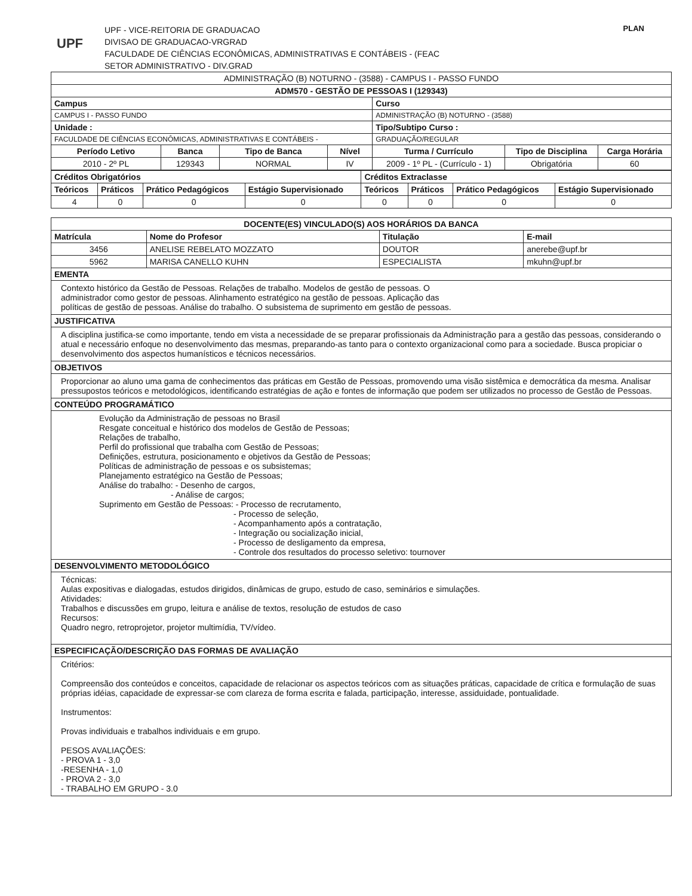UPF
UPF - VICE-REITORIA DE GRADUACAO
DIVISAO DE GRADUACAO-VRGRAD
FACULDADE DE CIÊNCIAS ECONÔMICAS, ADMINISTRATIVAS E CONTÁBEIS - (FEAC
SETOR ADMINISTRATIVO - DIV.GRAD
PLAN
| ADMINISTRAÇÃO (B) NOTURNO - (3588) - CAMPUS I - PASSO FUNDO | | | | | | |
| ADM570 - GESTÃO DE PESSOAS I (129343) | | | | | | |
| Campus | | | | Curso | | |
| CAMPUS I - PASSO FUNDO | | | | ADMINISTRAÇÃO (B) NOTURNO - (3588) | | |
| Unidade : | | | | Tipo/Subtipo Curso : | | |
| FACULDADE DE CIÊNCIAS ECONÔMICAS, ADMINISTRATIVAS E CONTÁBEIS - | | | | GRADUAÇÃO/REGULAR | | |
| Período Letivo | Banca | Tipo de Banca | Nível | Turma / Currículo | Tipo de Disciplina | Carga Horária |
| 2010 - 2º PL | 129343 | NORMAL | IV | 2009 - 1º PL - (Currículo - 1) | Obrigatória | 60 |
| Créditos Obrigatórios | | | | Créditos Extraclasse | | | |
| --- | --- | --- | --- | --- | --- | --- | --- |
| Teóricos | Práticos | Prático Pedagógicos | Estágio Supervisionado | Teóricos | Práticos | Prático Pedagógicos | Estágio Supervisionado |
| 4 | 0 | 0 | 0 | 0 | 0 | 0 | 0 |
| DOCENTE(ES) VINCULADO(S) AOS HORÁRIOS DA BANCA | | | |
| --- | --- | --- | --- |
| Matrícula | Nome do Profesor | Titulação | E-mail |
| 3456 | ANELISE REBELATO MOZZATO | DOUTOR | anerebe@upf.br |
| 5962 | MARISA CANELLO KUHN | ESPECIALISTA | mkuhn@upf.br |
| EMENTA | | | |
| Contexto histórico da Gestão de Pessoas. Relações de trabalho. Modelos de gestão de pessoas. O administrador como gestor de pessoas. Alinhamento estratégico na gestão de pessoas. Aplicação das políticas de gestão de pessoas. Análise do trabalho. O subsistema de suprimento em gestão de pessoas. | | | |
| JUSTIFICATIVA | | | |
| A disciplina justifica-se como importante, tendo em vista a necessidade de se preparar profissionais da Administração para a gestão das pessoas, considerando o atual e necessário enfoque no desenvolvimento das mesmas, preparando-as tanto para o contexto organizacional como para a sociedade. Busca propiciar o desenvolvimento dos aspectos humanísticos e técnicos necessários. | | | |
| OBJETIVOS | | | |
| Proporcionar ao aluno uma gama de conhecimentos das práticas em Gestão de Pessoas, promovendo uma visão sistêmica e democrática da mesma. Analisar pressupostos teóricos e metodológicos, identificando estratégias de ação e fontes de informação que podem ser utilizados no processo de Gestão de Pessoas. | | | |
| CONTEÚDO PROGRAMÁTICO | | | |
| Evolução da Administração de pessoas no Brasil Resgate conceitual e histórico dos modelos de Gestão de Pessoas; Relações de trabalho, Perfil do profissional que trabalha com Gestão de Pessoas; Definições, estrutura, posicionamento e objetivos da Gestão de Pessoas; Políticas de administração de pessoas e os subsistemas; Planejamento estratégico na Gestão de Pessoas; Análise do trabalho: - Desenho de cargos, - Análise de cargos; Suprimento em Gestão de Pessoas: - Processo de recrutamento, - Processo de seleção, - Acompanhamento após a contratação, - Integração ou socialização inicial, - Processo de desligamento da empresa, - Controle dos resultados do processo seletivo: tournover | | | |
| DESENVOLVIMENTO METODOLÓGICO | | | |
| Técnicas: Aulas expositivas e dialogadas, estudos dirigidos, dinâmicas de grupo, estudo de caso, seminários e simulações. Atividades: Trabalhos e discussões em grupo, leitura e análise de textos, resolução de estudos de caso Recursos: Quadro negro, retroprojetor, projetor multimídia, TV/vídeo. | | | |
| ESPECIFICAÇÃO/DESCRIÇÃO DAS FORMAS DE AVALIAÇÃO | | | |
| Critérios: Compreensão dos conteúdos e conceitos, capacidade de relacionar os aspectos teóricos com as situações práticas, capacidade de crítica e formulação de suas próprias idéias, capacidade de expressar-se com clareza de forma escrita e falada, participação, interesse, assiduidade, pontualidade. Instrumentos: Provas individuais e trabalhos individuais e em grupo. PESOS AVALIAÇÕES: - PROVA 1 - 3,0 -RESENHA - 1,0 - PROVA 2 - 3,0 - TRABALHO EM GRUPO - 3.0 | | | |